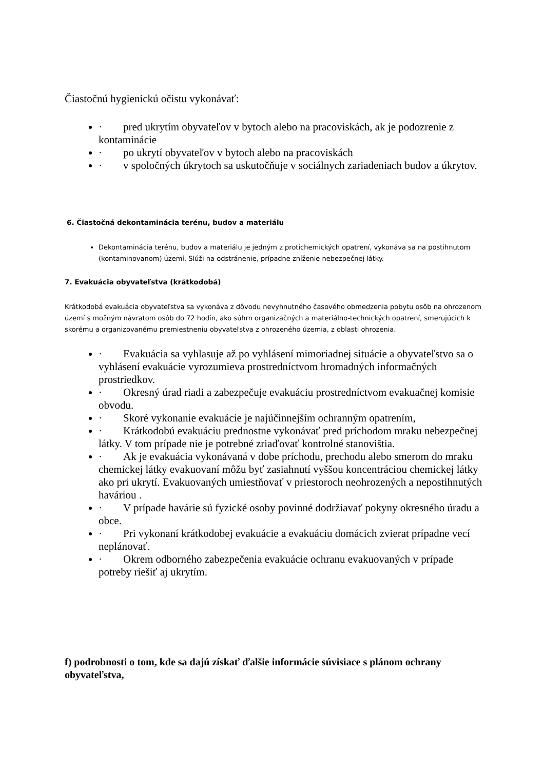Čiastočnú hygienickú očistu vykonávať:
· pred ukrytím obyvateľov v bytoch alebo na pracoviskách, ak je podozrenie z kontaminácie
· po ukrytí obyvateľov v bytoch alebo na pracoviskách
· v spoločných úkrytoch sa uskutočňuje v sociálnych zariadeniach budov a úkrytov.
6. Čiastočná dekontaminácia terénu, budov a materiálu
Dekontaminácia terénu, budov a materiálu je jedným z protichemických opatrení, vykonáva sa na postihnutom (kontaminovanom) území. Slúži na odstránenie, prípadne zníženie nebezpečnej látky.
7. Evakuácia obyvateľstva (krátkodobá)
Krátkodobá evakuácia obyvateľstva sa vykonáva z dôvodu nevyhnutného časového obmedzenia pobytu osôb na ohrozenom území s možným návratom osôb do 72 hodín, ako súhrn organizačných a materiálno-technických opatrení, smerujúcich k skorému a organizovanému premiestneniu obyvateľstva z ohrozeného územia, z oblasti ohrozenia.
· Evakuácia sa vyhlasuje až po vyhlásení mimoriadnej situácie a obyvateľstvo sa o vyhlásení evakuácie vyrozumieva prostredníctvom hromadných informačných prostriedkov.
· Okresný úrad riadi a zabezpečuje evakuáciu prostredníctvom evakuačnej komisie obvodu.
· Skoré vykonanie evakuácie je najúčinnejším ochranným opatrením,
· Krátkodobú evakuáciu prednostne vykonávať pred príchodom mraku nebezpečnej látky. V tom prípade nie je potrebné zriaďovať kontrolné stanovištia.
· Ak je evakuácia vykonávaná v dobe príchodu, prechodu alebo smerom do mraku chemickej látky evakuovaní môžu byť zasiahnutí vyššou koncentráciou chemickej látky ako pri ukrytí. Evakuovaných umiestňovať v priestoroch neohrozených a nepostihnutých haváriou .
· V prípade havárie sú fyzické osoby povinné dodržiavať pokyny okresného úradu a obce.
· Pri vykonaní krátkodobej evakuácie a evakuáciu domácich zvierat prípadne vecí neplánovať.
· Okrem odborného zabezpečenia evakuácie ochranu evakuovaných v prípade potreby riešiť aj ukrytím.
f) podrobnosti o tom, kde sa dajú získať ďalšie informácie súvisiace s plánom ochrany obyvateľstva,